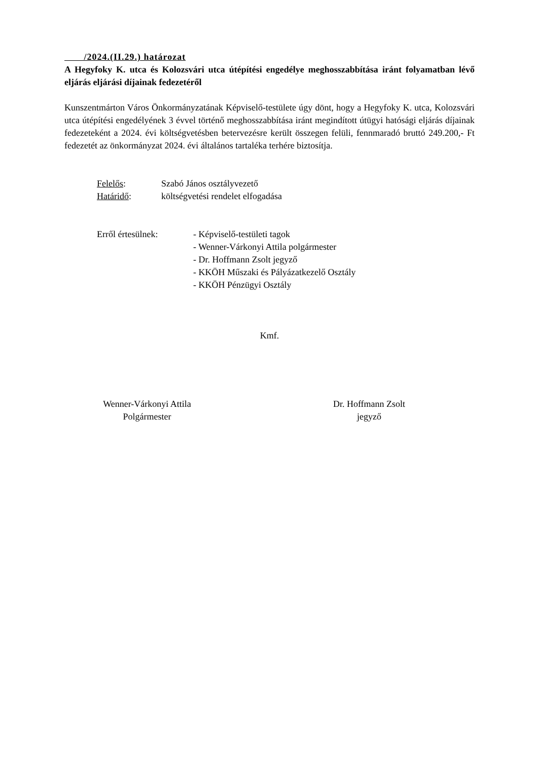/2024.(II.29.) határozat
A Hegyfoky K. utca és Kolozsvári utca útépítési engedélye meghosszabbítása iránt folyamatban lévő eljárás eljárási díjainak fedezetéről
Kunszentmárton Város Önkormányzatának Képviselő-testülete úgy dönt, hogy a Hegyfoky K. utca, Kolozsvári utca útépítési engedélyének 3 évvel történő meghosszabbítása iránt megindított útügyi hatósági eljárás díjainak fedezeteként a 2024. évi költségvetésben betervezésre került összegen felüli, fennmaradó bruttó 249.200,- Ft fedezetét az önkormányzat 2024. évi általános tartaléka terhére biztosítja.
Felelős: Szabó János osztályvezető
Határidő: költségvetési rendelet elfogadása
Erről értesülnek: - Képviselő-testületi tagok
- Wenner-Várkonyi Attila polgármester
- Dr. Hoffmann Zsolt jegyző
- KKÖH Műszaki és Pályázatkezelő Osztály
- KKÖH Pénzügyi Osztály
Kmf.
Wenner-Várkonyi Attila
Polgármester
Dr. Hoffmann Zsolt
jegyző